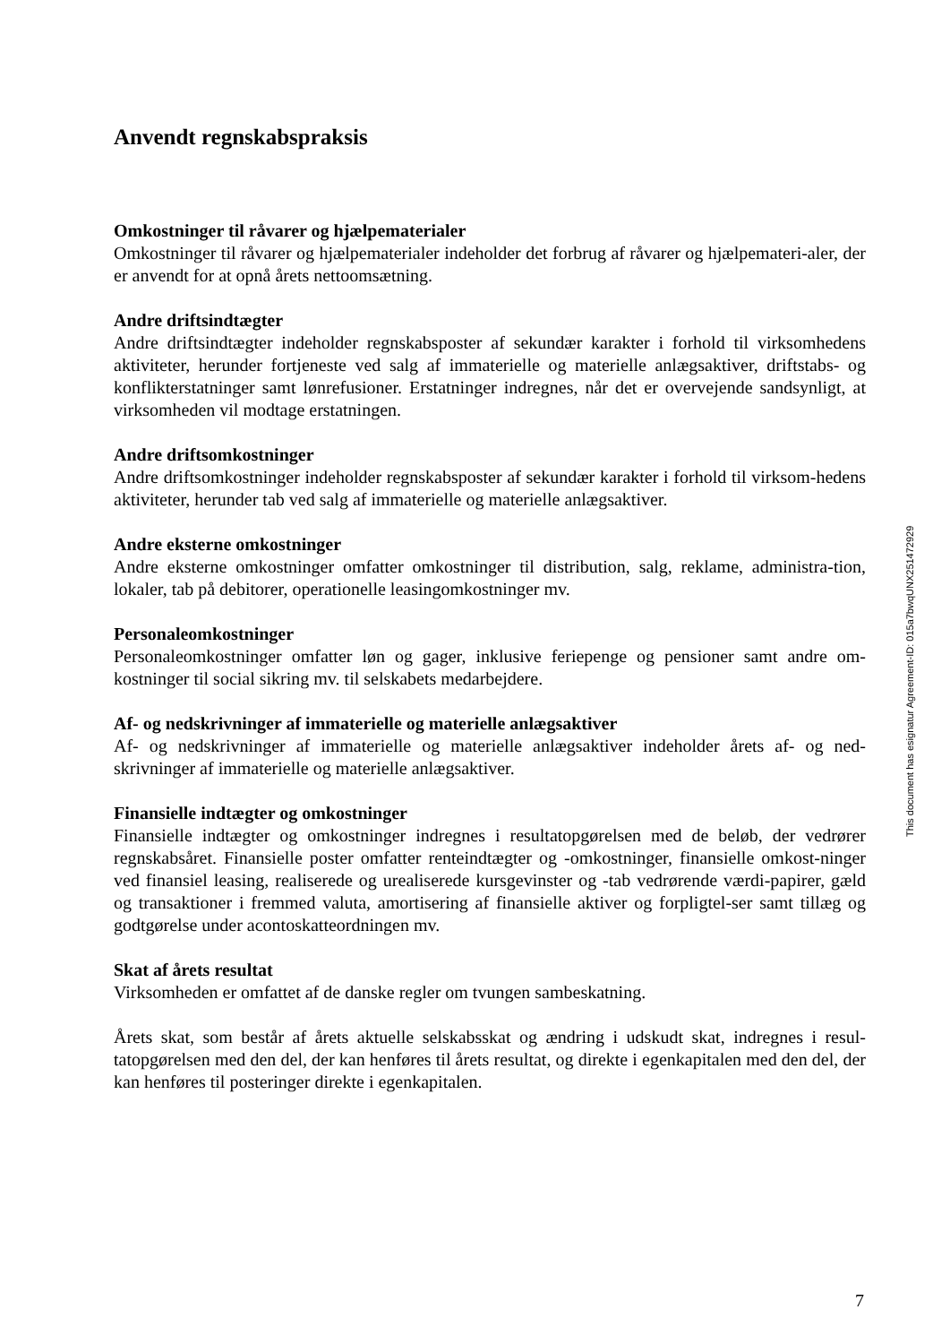Anvendt regnskabspraksis
Omkostninger til råvarer og hjælpematerialer
Omkostninger til råvarer og hjælpematerialer indeholder det forbrug af råvarer og hjælpemateri-aler, der er anvendt for at opnå årets nettoomsætning.
Andre driftsindtægter
Andre driftsindtægter indeholder regnskabsposter af sekundær karakter i forhold til virksomhedens aktiviteter, herunder fortjeneste ved salg af immaterielle og materielle anlægsaktiver, driftstabs- og konflikterstatninger samt lønrefusioner. Erstatninger indregnes, når det er overvejende sandsynligt, at virksomheden vil modtage erstatningen.
Andre driftsomkostninger
Andre driftsomkostninger indeholder regnskabsposter af sekundær karakter i forhold til virksom-hedens aktiviteter, herunder tab ved salg af immaterielle og materielle anlægsaktiver.
Andre eksterne omkostninger
Andre eksterne omkostninger omfatter omkostninger til distribution, salg, reklame, administra-tion, lokaler, tab på debitorer, operationelle leasingomkostninger mv.
Personaleomkostninger
Personaleomkostninger omfatter løn og gager, inklusive feriepenge og pensioner samt andre om-kostninger til social sikring mv. til selskabets medarbejdere.
Af- og nedskrivninger af immaterielle og materielle anlægsaktiver
Af- og nedskrivninger af immaterielle og materielle anlægsaktiver indeholder årets af- og ned-skrivninger af immaterielle og materielle anlægsaktiver.
Finansielle indtægter og omkostninger
Finansielle indtægter og omkostninger indregnes i resultatopgørelsen med de beløb, der vedrører regnskabsåret. Finansielle poster omfatter renteindtægter og -omkostninger, finansielle omkost-ninger ved finansiel leasing, realiserede og urealiserede kursgevinster og -tab vedrørende værdi-papirer, gæld og transaktioner i fremmed valuta, amortisering af finansielle aktiver og forpligtel-ser samt tillæg og godtgørelse under acontoskatteordningen mv.
Skat af årets resultat
Virksomheden er omfattet af de danske regler om tvungen sambeskatning.
Årets skat, som består af årets aktuelle selskabsskat og ændring i udskudt skat, indregnes i resul-tatopgørelsen med den del, der kan henføres til årets resultat, og direkte i egenkapitalen med den del, der kan henføres til posteringer direkte i egenkapitalen.
This document has esignatur Agreement-ID: 015a7bwqUNX251472929
7